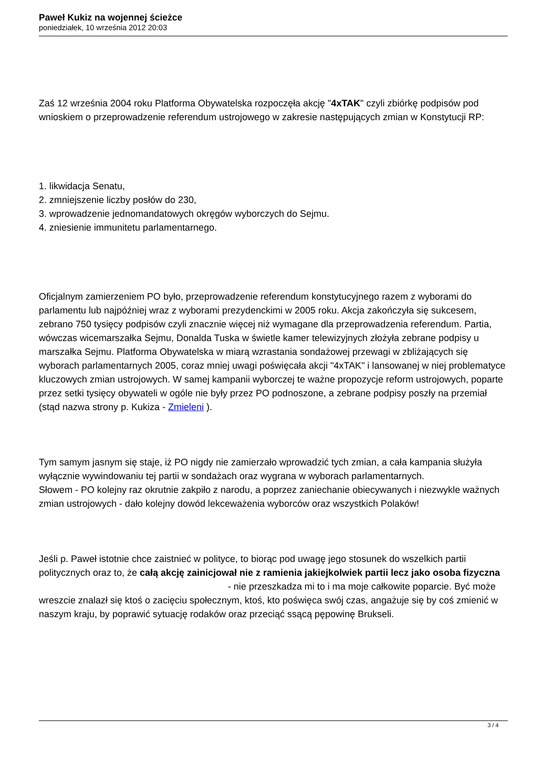Paweł Kukiz na wojennej ścieżce
poniedziałek, 10 września 2012 20:03
Zaś 12 września 2004 roku Platforma Obywatelska rozpoczęła akcję "4xTAK" czyli zbiórkę podpisów pod wnioskiem o przeprowadzenie referendum ustrojowego w zakresie następujących zmian w Konstytucji RP:
1. likwidacja Senatu,
2. zmniejszenie liczby posłów do 230,
3. wprowadzenie jednomandatowych okręgów wyborczych do Sejmu.
4. zniesienie immunitetu parlamentarnego.
Oficjalnym zamierzeniem PO było, przeprowadzenie referendum konstytucyjnego razem z wyborami do parlamentu lub najpóźniej wraz z wyborami prezydenckimi w 2005 roku. Akcja zakończyła się sukcesem, zebrano 750 tysięcy podpisów czyli znacznie więcej niż wymagane dla przeprowadzenia referendum. Partia, wówczas wicemarszałka Sejmu, Donalda Tuska w świetle kamer telewizyjnych złożyła zebrane podpisy u marszałka Sejmu. Platforma Obywatelska w miarą wzrastania sondażowej przewagi w zbliżających się wyborach parlamentarnych 2005, coraz mniej uwagi poświęcała akcji "4xTAK" i lansowanej w niej problematyce kluczowych zmian ustrojowych. W samej kampanii wyborczej te ważne propozycje reform ustrojowych, poparte przez setki tysięcy obywateli w ogóle nie były przez PO podnoszone, a zebrane podpisy poszły na przemiał (stąd nazwa strony p. Kukiza - Zmieleni ).
Tym samym jasnym się staje, iż PO nigdy nie zamierzało wprowadzić tych zmian, a cała kampania służyła wyłącznie wywindowaniu tej partii w sondażach oraz wygrana w wyborach parlamentarnych.
Słowem - PO kolejny raz okrutnie zakpiło z narodu, a poprzez zaniechanie obiecywanych i niezwykle ważnych zmian ustrojowych - dało kolejny dowód lekceważenia wyborców oraz wszystkich Polaków!
Jeśli p. Paweł istotnie chce zaistnieć w polityce, to biorąc pod uwagę jego stosunek do wszelkich partii politycznych oraz to, że całą akcję zainicjował nie z ramienia jakiejkolwiek partii lecz jako osoba fizyczna - nie przeszkadza mi to i ma moje całkowite poparcie. Być może wreszcie znalazł się ktoś o zacięciu społecznym, ktoś, kto poświęca swój czas, angażuje się by coś zmienić w naszym kraju, by poprawić sytuację rodaków oraz przeciąć ssącą pępowinę Brukseli.
3 / 4